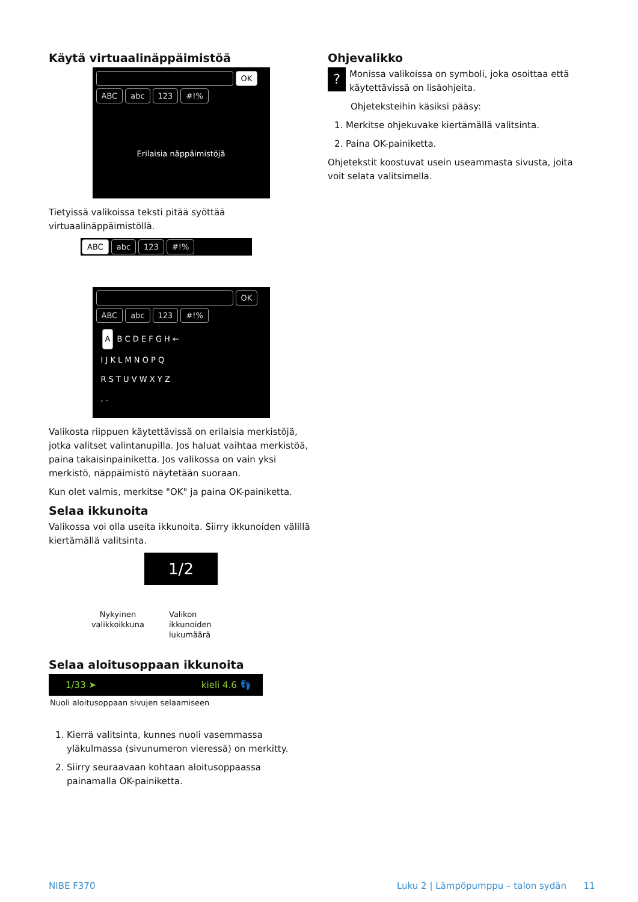Käytä virtuaalinäppäimistöä
OK
ABC abc 123 #!%
Erilaisia näppäimistöjä
Tietyissä valikoissa teksti pitää syöttää virtuaalinäppäimistöllä.
ABC abc 123 #!%
OK
ABC abc 123 #!%
A B C D E F G H ←
I J K L M N O P Q
R S T U V W X Y Z
, .
Valikosta riippuen käytettävissä on erilaisia merkistöjä, jotka valitset valintanupilla. Jos haluat vaihtaa merkistöä, paina takaisinpainiketta. Jos valikossa on vain yksi merkistö, näppäimistö näytetään suoraan.
Kun olet valmis, merkitse "OK" ja paina OK-painiketta.
Selaa ikkunoita
Valikossa voi olla useita ikkunoita. Siirry ikkunoiden välillä kiertämällä valitsinta.
1/2
Nykyinen valikkoikkuna
Valikon
ikkunoiden
lukumäärä
Selaa aloitusoppaan ikkunoita
1/33 ➤ kieli 4.6 👣
Nuoli aloitusoppaan sivujen selaamiseen
1. Kierrä valitsinta, kunnes nuoli vasemmassa yläkulmassa (sivunumeron vieressä) on merkitty.
2. Siirry seuraavaan kohtaan aloitusoppaassa painamalla OK-painiketta.
Ohjevalikko
? Monissa valikoissa on symboli, joka osoittaa että käytettävissä on lisäohjeita.
Ohjeteksteihin käsiksi pääsy:
1. Merkitse ohjekuvake kiertämällä valitsinta.
2. Paina OK-painiketta.
Ohjetekstit koostuvat usein useammasta sivusta, joita voit selata valitsimella.
NIBE F370
Luku 2 | Lämpöpumppu – talon sydän 11